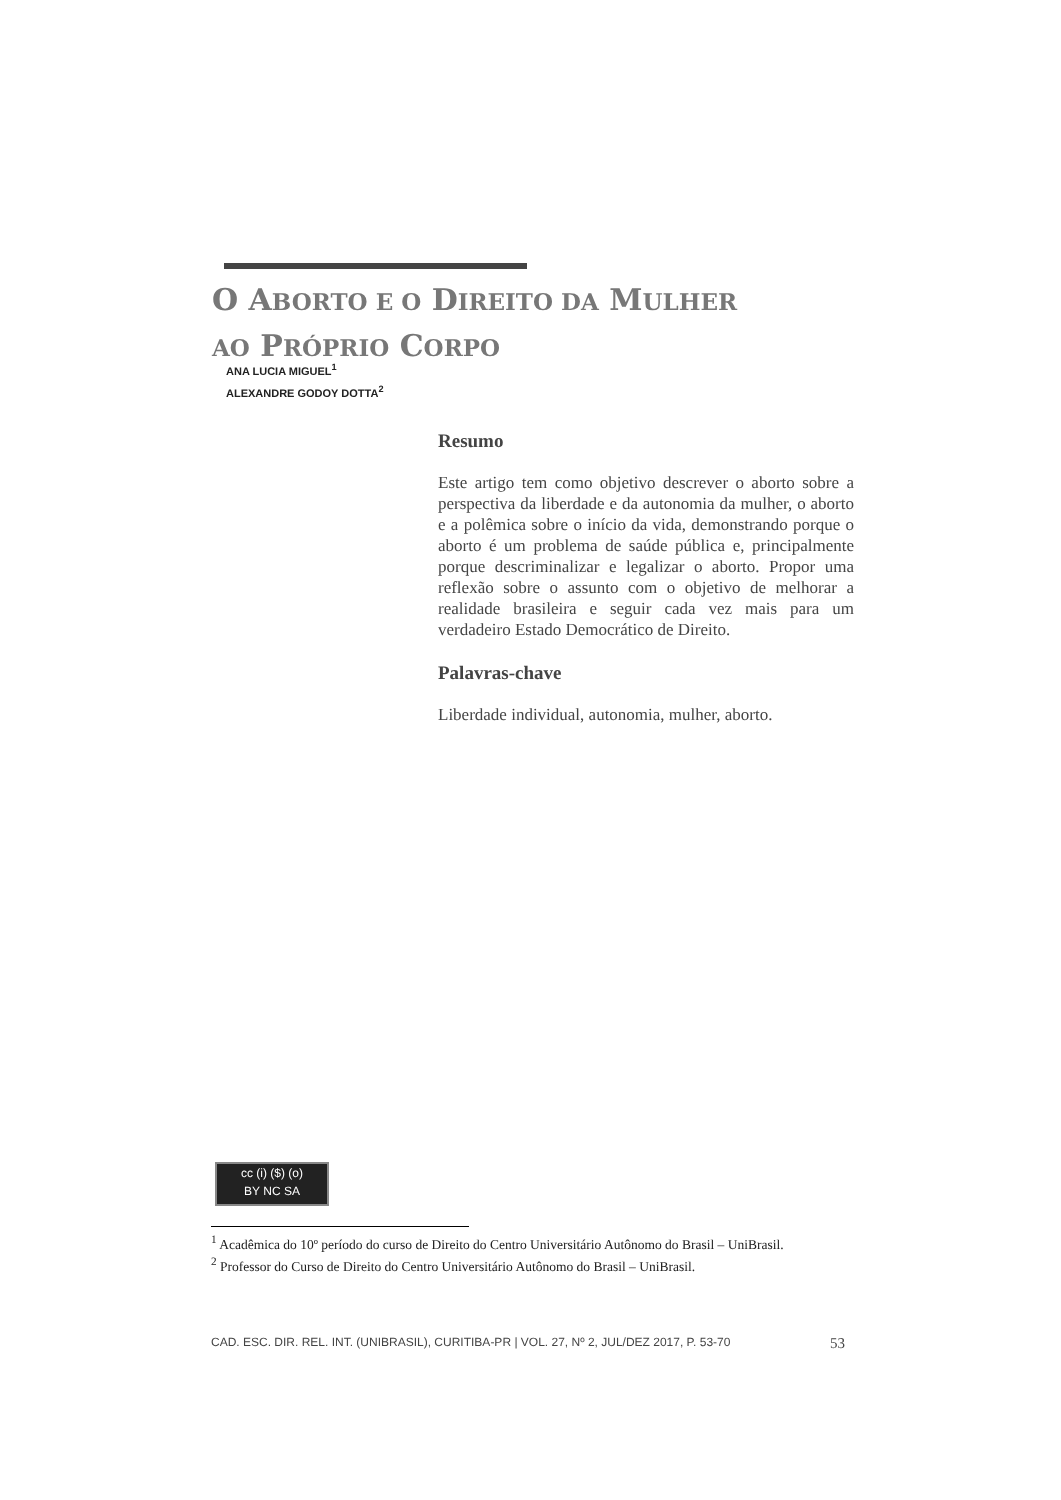O ABORTO E O DIREITO DA MULHER
AO PRÓPRIO CORPO
ANA LUCIA MIGUEL<sup>1</sup>
ALEXANDRE GODOY DOTTA<sup>2</sup>
Resumo
Este artigo tem como objetivo descrever o aborto sobre a perspectiva da liberdade e da autonomia da mulher, o aborto e a polêmica sobre o início da vida, demonstrando porque o aborto é um problema de saúde pública e, principalmente porque descriminalizar e legalizar o aborto. Propor uma reflexão sobre o assunto com o objetivo de melhorar a realidade brasileira e seguir cada vez mais para um verdadeiro Estado Democrático de Direito.
Palavras-chave
Liberdade individual, autonomia, mulher, aborto.
cc (i) ($) (o)
BY NC SA
<sup>1</sup> Acadêmica do 10º período do curso de Direito do Centro Universitário Autônomo do Brasil – UniBrasil.
<sup>2</sup> Professor do Curso de Direito do Centro Universitário Autônomo do Brasil – UniBrasil.
CAD. ESC. DIR. REL. INT. (UNIBRASIL), CURITIBA-PR | VOL. 27, Nº 2, JUL/DEZ 2017, P. 53-70 53